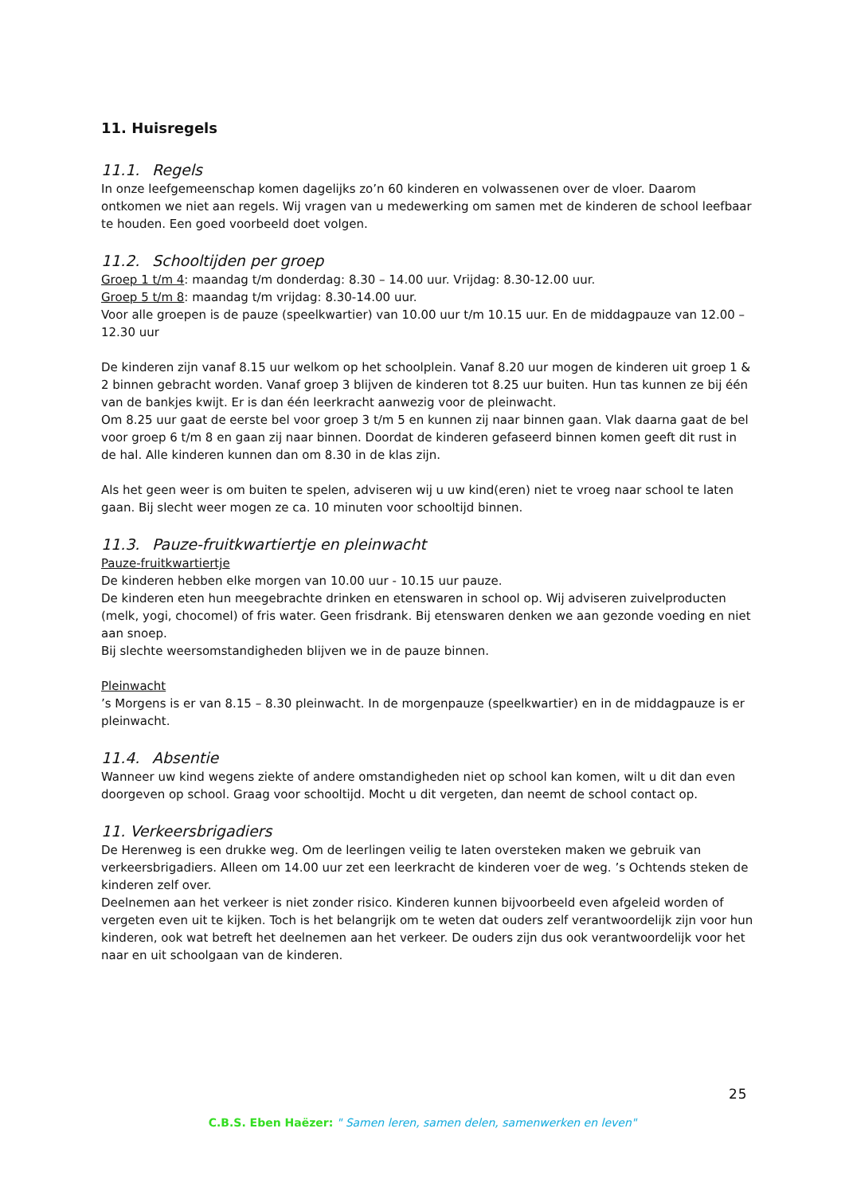11. Huisregels
11.1. Regels
In onze leefgemeenschap komen dagelijks zo’n 60 kinderen en volwassenen over de vloer. Daarom ontkomen we niet aan regels. Wij vragen van u medewerking om samen met de kinderen de school leefbaar te houden. Een goed voorbeeld doet volgen.
11.2. Schooltijden per groep
Groep 1 t/m 4: maandag t/m donderdag: 8.30 – 14.00 uur. Vrijdag: 8.30-12.00 uur.
Groep 5 t/m 8: maandag t/m vrijdag: 8.30-14.00 uur.
Voor alle groepen is de pauze (speelkwartier) van 10.00 uur t/m 10.15 uur. En de middagpauze van 12.00 – 12.30 uur
De kinderen zijn vanaf 8.15 uur welkom op het schoolplein. Vanaf 8.20 uur mogen de kinderen uit groep 1 & 2 binnen gebracht worden. Vanaf groep 3 blijven de kinderen tot 8.25 uur buiten. Hun tas kunnen ze bij één van de bankjes kwijt. Er is dan één leerkracht aanwezig voor de pleinwacht.
Om 8.25 uur gaat de eerste bel voor groep 3 t/m 5 en kunnen zij naar binnen gaan. Vlak daarna gaat de bel voor groep 6 t/m 8 en gaan zij naar binnen. Doordat de kinderen gefaseerd binnen komen geeft dit rust in de hal. Alle kinderen kunnen dan om 8.30 in de klas zijn.
Als het geen weer is om buiten te spelen, adviseren wij u uw kind(eren) niet te vroeg naar school te laten gaan. Bij slecht weer mogen ze ca. 10 minuten voor schooltijd binnen.
11.3. Pauze-fruitkwartiertje en pleinwacht
Pauze-fruitkwartiertje
De kinderen hebben elke morgen van 10.00 uur - 10.15 uur pauze.
De kinderen eten hun meegebrachte drinken en etenswaren in school op. Wij adviseren zuivelproducten (melk, yogi, chocomel) of fris water. Geen frisdrank. Bij etenswaren denken we aan gezonde voeding en niet aan snoep.
Bij slechte weersomstandigheden blijven we in de pauze binnen.
Pleinwacht
’s Morgens is er van 8.15 – 8.30 pleinwacht. In de morgenpauze (speelkwartier) en in de middagpauze is er pleinwacht.
11.4. Absentie
Wanneer uw kind wegens ziekte of andere omstandigheden niet op school kan komen, wilt u dit dan even doorgeven op school. Graag voor schooltijd. Mocht u dit vergeten, dan neemt de school contact op.
11. Verkeersbrigadiers
De Herenweg is een drukke weg. Om de leerlingen veilig te laten oversteken maken we gebruik van verkeersbrigadiers. Alleen om 14.00 uur zet een leerkracht de kinderen voer de weg. ’s Ochtends steken de kinderen zelf over.
Deelnemen aan het verkeer is niet zonder risico. Kinderen kunnen bijvoorbeeld even afgeleid worden of vergeten even uit te kijken. Toch is het belangrijk om te weten dat ouders zelf verantwoordelijk zijn voor hun kinderen, ook wat betreft het deelnemen aan het verkeer. De ouders zijn dus ook verantwoordelijk voor het naar en uit schoolgaan van de kinderen.
25
C.B.S. Eben Haëzer: " Samen leren, samen delen, samenwerken en leven"